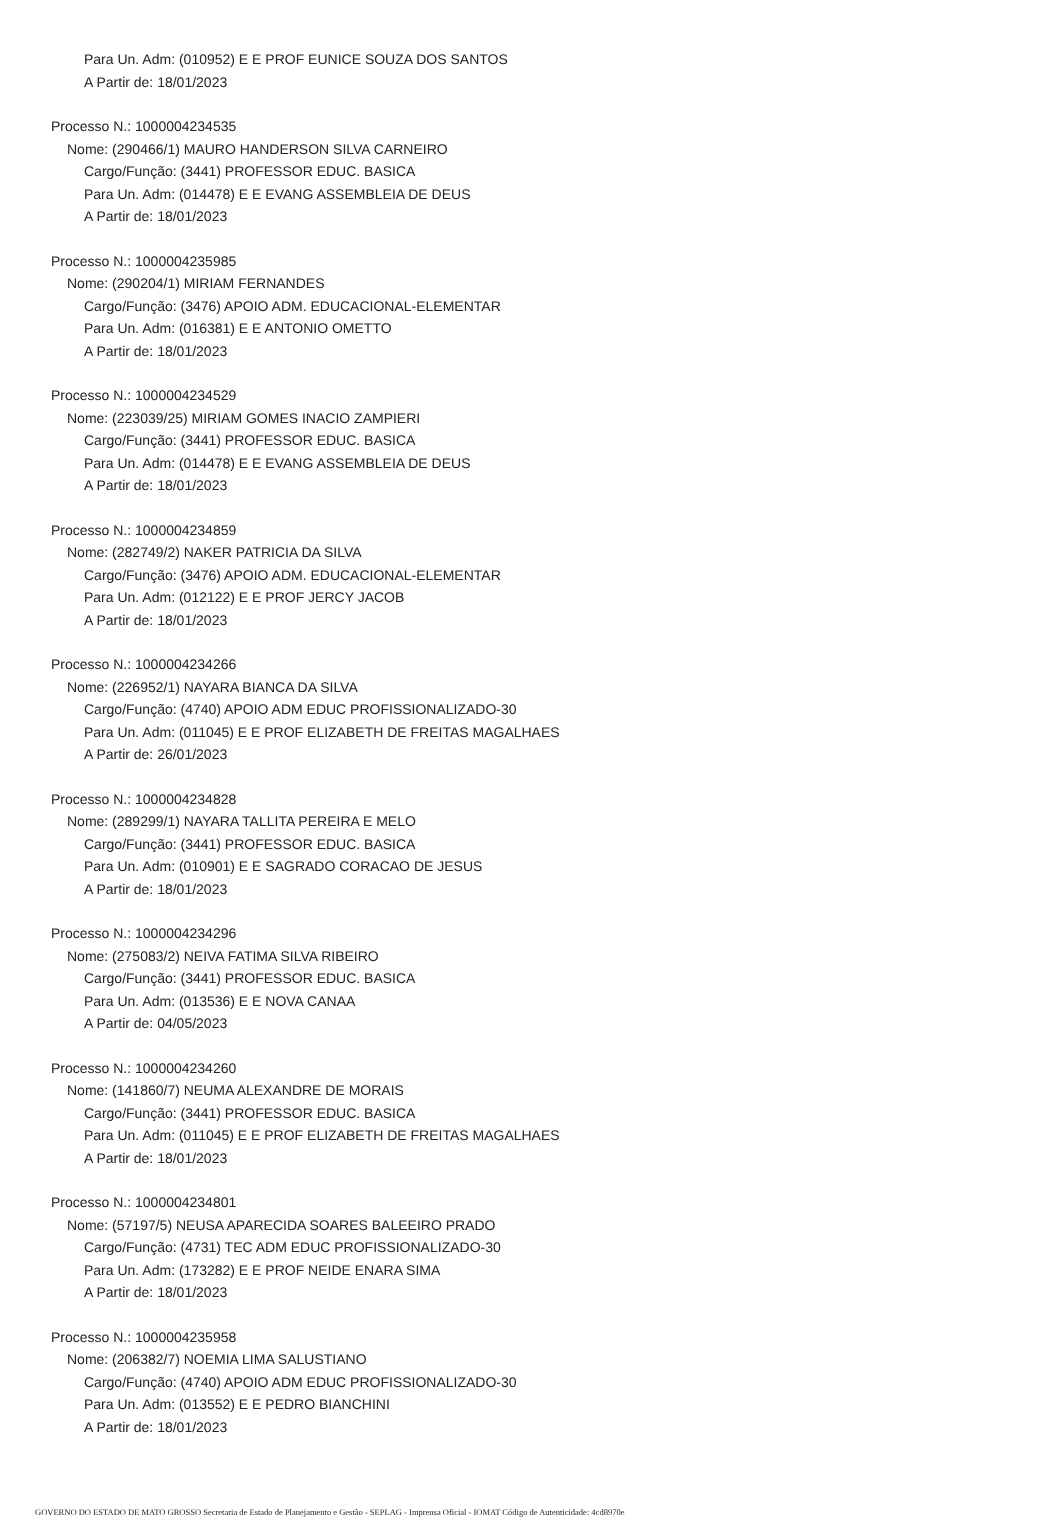Para Un. Adm: (010952) E E PROF EUNICE SOUZA DOS SANTOS
A Partir de: 18/01/2023
Processo N.: 1000004234535
Nome: (290466/1) MAURO HANDERSON SILVA CARNEIRO
Cargo/Função: (3441) PROFESSOR EDUC. BASICA
Para Un. Adm: (014478) E E EVANG ASSEMBLEIA DE DEUS
A Partir de: 18/01/2023
Processo N.: 1000004235985
Nome: (290204/1) MIRIAM FERNANDES
Cargo/Função: (3476) APOIO ADM. EDUCACIONAL-ELEMENTAR
Para Un. Adm: (016381) E E ANTONIO OMETTO
A Partir de: 18/01/2023
Processo N.: 1000004234529
Nome: (223039/25) MIRIAM GOMES INACIO ZAMPIERI
Cargo/Função: (3441) PROFESSOR EDUC. BASICA
Para Un. Adm: (014478) E E EVANG ASSEMBLEIA DE DEUS
A Partir de: 18/01/2023
Processo N.: 1000004234859
Nome: (282749/2) NAKER PATRICIA DA SILVA
Cargo/Função: (3476) APOIO ADM. EDUCACIONAL-ELEMENTAR
Para Un. Adm: (012122) E E PROF JERCY JACOB
A Partir de: 18/01/2023
Processo N.: 1000004234266
Nome: (226952/1) NAYARA BIANCA DA SILVA
Cargo/Função: (4740) APOIO ADM EDUC PROFISSIONALIZADO-30
Para Un. Adm: (011045) E E PROF ELIZABETH DE FREITAS MAGALHAES
A Partir de: 26/01/2023
Processo N.: 1000004234828
Nome: (289299/1) NAYARA TALLITA PEREIRA E MELO
Cargo/Função: (3441) PROFESSOR EDUC. BASICA
Para Un. Adm: (010901) E E SAGRADO CORACAO DE JESUS
A Partir de: 18/01/2023
Processo N.: 1000004234296
Nome: (275083/2) NEIVA FATIMA SILVA RIBEIRO
Cargo/Função: (3441) PROFESSOR EDUC. BASICA
Para Un. Adm: (013536) E E NOVA CANAA
A Partir de: 04/05/2023
Processo N.: 1000004234260
Nome: (141860/7) NEUMA ALEXANDRE DE MORAIS
Cargo/Função: (3441) PROFESSOR EDUC. BASICA
Para Un. Adm: (011045) E E PROF ELIZABETH DE FREITAS MAGALHAES
A Partir de: 18/01/2023
Processo N.: 1000004234801
Nome: (57197/5) NEUSA APARECIDA SOARES BALEEIRO PRADO
Cargo/Função: (4731) TEC ADM EDUC PROFISSIONALIZADO-30
Para Un. Adm: (173282) E E PROF NEIDE ENARA SIMA
A Partir de: 18/01/2023
Processo N.: 1000004235958
Nome: (206382/7) NOEMIA LIMA SALUSTIANO
Cargo/Função: (4740) APOIO ADM EDUC PROFISSIONALIZADO-30
Para Un. Adm: (013552) E E PEDRO BIANCHINI
A Partir de: 18/01/2023
GOVERNO DO ESTADO DE MATO GROSSO Secretaria de Estado de Planejamento e Gestão - SEPLAG - Imprensa Oficial - IOMAT Código de Autenticidade: 4cd8970e